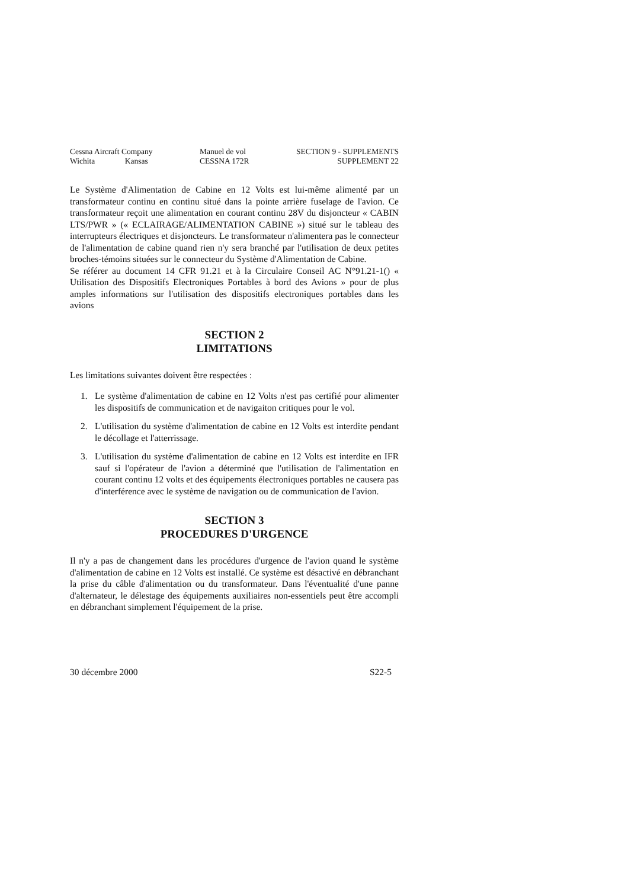Cessna Aircraft Company
Wichita Kansas
Manuel de vol
CESSNA 172R
SECTION 9 - SUPPLEMENTS
SUPPLEMENT 22
Le Système d'Alimentation de Cabine en 12 Volts est lui-même alimenté par un transformateur continu en continu situé dans la pointe arrière fuselage de l'avion. Ce transformateur reçoit une alimentation en courant continu 28V du disjoncteur « CABIN LTS/PWR » (« ECLAIRAGE/ALIMENTATION CABINE ») situé sur le tableau des interrupteurs électriques et disjoncteurs. Le transformateur n'alimentera pas le connecteur de l'alimentation de cabine quand rien n'y sera branché par l'utilisation de deux petites broches-témoins situées sur le connecteur du Système d'Alimentation de Cabine.
Se référer au document 14 CFR 91.21 et à la Circulaire Conseil AC N°91.21-1() « Utilisation des Dispositifs Electroniques Portables à bord des Avions » pour de plus amples informations sur l'utilisation des dispositifs electroniques portables dans les avions
SECTION 2
LIMITATIONS
Les limitations suivantes doivent être respectées :
1. Le système d'alimentation de cabine en 12 Volts n'est pas certifié pour alimenter les dispositifs de communication et de navigaiton critiques pour le vol.
2. L'utilisation du système d'alimentation de cabine en 12 Volts est interdite pendant le décollage et l'atterrissage.
3. L'utilisation du système d'alimentation de cabine en 12 Volts est interdite en IFR sauf si l'opérateur de l'avion a déterminé que l'utilisation de l'alimentation en courant continu 12 volts et des équipements électroniques portables ne causera pas d'interférence avec le système de navigation ou de communication de l'avion.
SECTION 3
PROCEDURES D'URGENCE
Il n'y a pas de changement dans les procédures d'urgence de l'avion quand le système d'alimentation de cabine en 12 Volts est installé. Ce système est désactivé en débranchant la prise du câble d'alimentation ou du transformateur. Dans l'éventualité d'une panne d'alternateur, le délestage des équipements auxiliaires non-essentiels peut être accompli en débranchant simplement l'équipement de la prise.
30 décembre 2000 S22-5